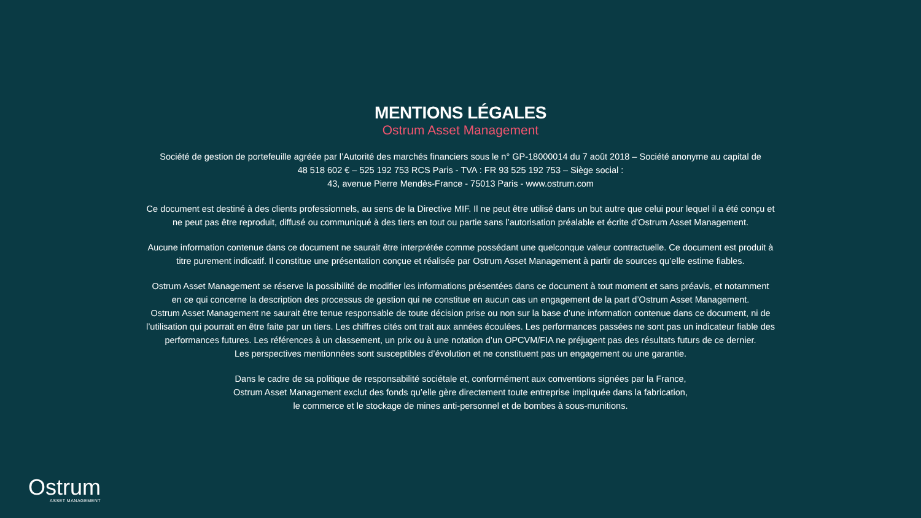MENTIONS LÉGALES
Ostrum Asset Management
Société de gestion de portefeuille agréée par l’Autorité des marchés financiers sous le n° GP-18000014 du 7 août 2018 – Société anonyme au capital de
48 518 602 € – 525 192 753 RCS Paris - TVA : FR 93 525 192 753 – Siège social :
43, avenue Pierre Mendès-France - 75013 Paris - www.ostrum.com
Ce document est destiné à des clients professionnels, au sens de la Directive MIF. Il ne peut être utilisé dans un but autre que celui pour lequel il a été conçu et
ne peut pas être reproduit, diffusé ou communiqué à des tiers en tout ou partie sans l’autorisation préalable et écrite d’Ostrum Asset Management.
Aucune information contenue dans ce document ne saurait être interprétée comme possédant une quelconque valeur contractuelle. Ce document est produit à
titre purement indicatif. Il constitue une présentation conçue et réalisée par Ostrum Asset Management à partir de sources qu’elle estime fiables.
Ostrum Asset Management se réserve la possibilité de modifier les informations présentées dans ce document à tout moment et sans préavis, et notamment
en ce qui concerne la description des processus de gestion qui ne constitue en aucun cas un engagement de la part d’Ostrum Asset Management.
Ostrum Asset Management ne saurait être tenue responsable de toute décision prise ou non sur la base d’une information contenue dans ce document, ni de
l’utilisation qui pourrait en être faite par un tiers. Les chiffres cités ont trait aux années écoulées. Les performances passées ne sont pas un indicateur fiable des
performances futures. Les références à un classement, un prix ou à une notation d’un OPCVM/FIA ne préjugent pas des résultats futurs de ce dernier.
Les perspectives mentionnées sont susceptibles d’évolution et ne constituent pas un engagement ou une garantie.
Dans le cadre de sa politique de responsabilité sociétale et, conformément aux conventions signées par la France,
Ostrum Asset Management exclut des fonds qu’elle gère directement toute entreprise impliquée dans la fabrication,
le commerce et le stockage de mines anti-personnel et de bombes à sous-munitions.
Ostrum
ASSET MANAGEMENT